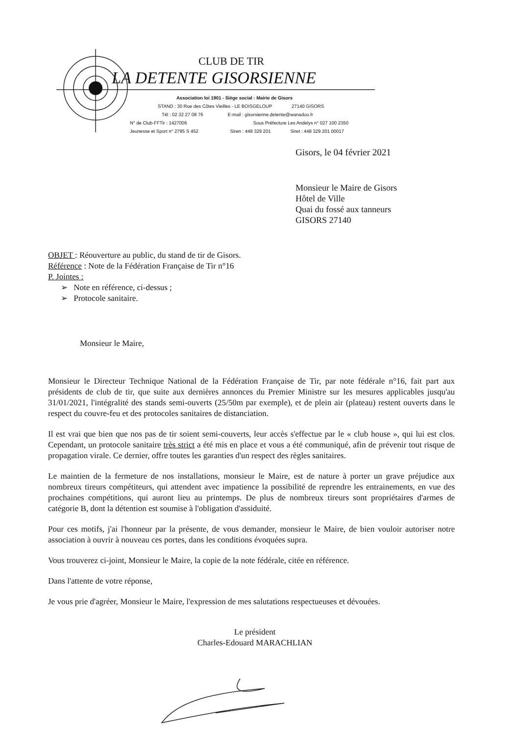CLUB DE TIR
LA DETENTE GISORSIENNE
Association loi 1901 - Siège social : Mairie de Gisors
STAND : 30 Rue des Côtes Vieilles - LE BOISGELOUP 27140 GISORS
Tél : 02 32 27 08 76 E-mail : gisorsienne.detente@wanadoo.fr
N° de Club-FFTir : 1427006 Sous Préfecture Les Andelys n° 027 100 2350
Jeunesse et Sport n° 2795 S 452 Siren : 448 329 201 Siret : 448 329 201 00017
Gisors, le 04 février 2021
Monsieur le Maire de Gisors
Hôtel de Ville
Quai du fossé aux tanneurs
GISORS 27140
OBJET : Réouverture au public, du stand de tir de Gisors.
Référence : Note de la Fédération Française de Tir n°16
P. Jointes :
➢ Note en référence, ci-dessus ;
➢ Protocole sanitaire.
Monsieur le Maire,
Monsieur le Directeur Technique National de la Fédération Française de Tir, par note fédérale n°16, fait part aux présidents de club de tir, que suite aux dernières annonces du Premier Ministre sur les mesures applicables jusqu'au 31/01/2021, l'intégralité des stands semi-ouverts (25/50m par exemple), et de plein air (plateau) restent ouverts dans le respect du couvre-feu et des protocoles sanitaires de distanciation.
Il est vrai que bien que nos pas de tir soient semi-couverts, leur accès s'effectue par le « club house », qui lui est clos. Cependant, un protocole sanitaire très strict a été mis en place et vous a été communiqué, afin de prévenir tout risque de propagation virale. Ce dernier, offre toutes les garanties d'un respect des règles sanitaires.
Le maintien de la fermeture de nos installations, monsieur le Maire, est de nature à porter un grave préjudice aux nombreux tireurs compétiteurs, qui attendent avec impatience la possibilité de reprendre les entrainements, en vue des prochaines compétitions, qui auront lieu au printemps. De plus de nombreux tireurs sont propriétaires d'armes de catégorie B, dont la détention est soumise à l'obligation d'assiduité.
Pour ces motifs, j'ai l'honneur par la présente, de vous demander, monsieur le Maire, de bien vouloir autoriser notre association à ouvrir à nouveau ces portes, dans les conditions évoquées supra.
Vous trouverez ci-joint, Monsieur le Maire, la copie de la note fédérale, citée en référence.
Dans l'attente de votre réponse,
Je vous prie d'agréer, Monsieur le Maire, l'expression de mes salutations respectueuses et dévouées.
Le président
Charles-Edouard MARACHLIAN